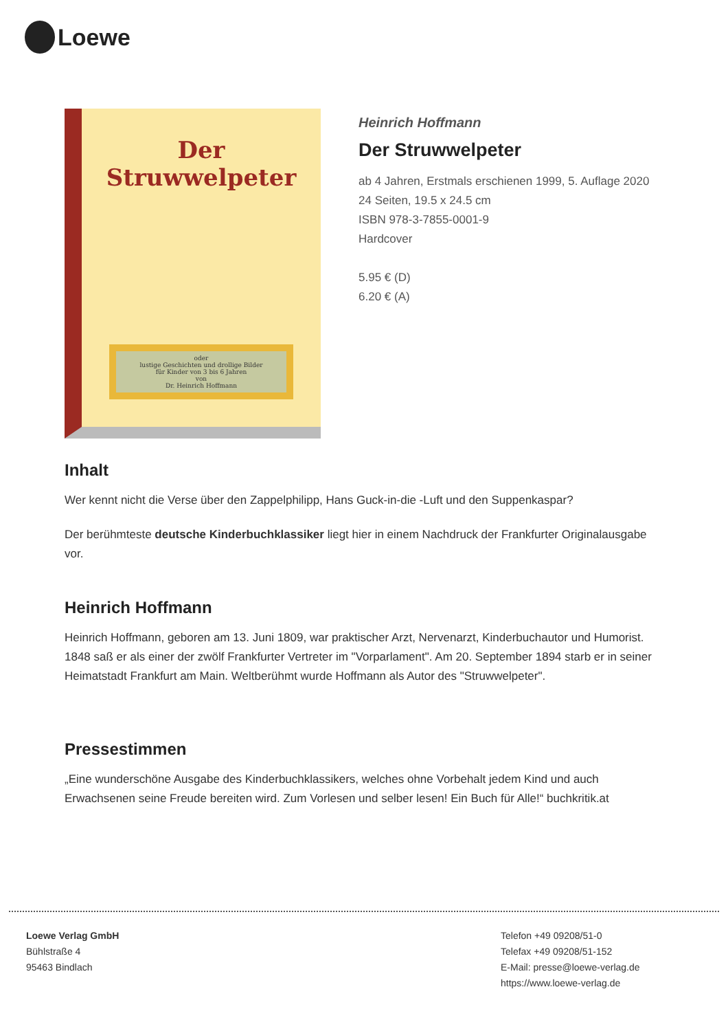Loewe
Der Struwwelpeter
oder
lustige Geschichten und drollige Bilder
für Kinder von 3 bis 6 Jahren
von
Dr. Heinrich Hoffmann
Heinrich Hoffmann
Der Struwwelpeter
ab 4 Jahren, Erstmals erschienen 1999, 5. Auflage 2020
24 Seiten, 19.5 x 24.5 cm
ISBN 978-3-7855-0001-9
Hardcover
5.95 € (D)
6.20 € (A)
Inhalt
Wer kennt nicht die Verse über den Zappelphilipp, Hans Guck-in-die -Luft und den Suppenkaspar?
Der berühmteste deutsche Kinderbuchklassiker liegt hier in einem Nachdruck der Frankfurter Originalausgabe vor.
Heinrich Hoffmann
Heinrich Hoffmann, geboren am 13. Juni 1809, war praktischer Arzt, Nervenarzt, Kinderbuchautor und Humorist. 1848 saß er als einer der zwölf Frankfurter Vertreter im "Vorparlament". Am 20. September 1894 starb er in seiner Heimatstadt Frankfurt am Main. Weltberühmt wurde Hoffmann als Autor des "Struwwelpeter".
Pressestimmen
„Eine wunderschöne Ausgabe des Kinderbuchklassikers, welches ohne Vorbehalt jedem Kind und auch Erwachsenen seine Freude bereiten wird. Zum Vorlesen und selber lesen! Ein Buch für Alle!“ buchkritik.at
Loewe Verlag GmbH
Bühlstraße 4
95463 Bindlach
Telefon +49 09208/51-0
Telefax +49 09208/51-152
E-Mail: presse@loewe-verlag.de
https://www.loewe-verlag.de